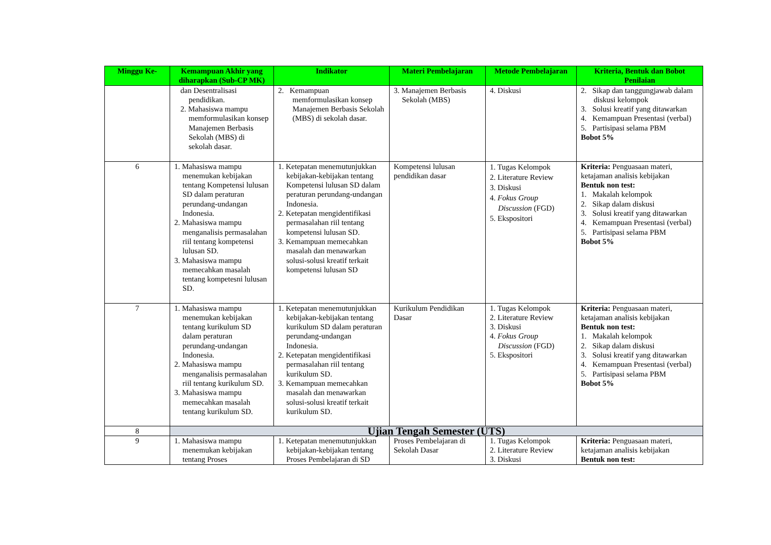| Minggu Ke- | Kemampuan Akhir yang diharapkan (Sub-CP MK) | Indikator | Materi Pembelajaran | Metode Pembelajaran | Kriteria, Bentuk dan Bobot Penilaian |
| --- | --- | --- | --- | --- | --- |
| | dan Desentralisasi pendidikan. 2. Mahasiswa mampu memformulasikan konsep Manajemen Berbasis Sekolah (MBS) di sekolah dasar. | 2. Kemampuan memformulasikan konsep Manajemen Berbasis Sekolah (MBS) di sekolah dasar. | 3. Manajemen Berbasis Sekolah (MBS) | 4. Diskusi | 2. Sikap dan tanggungjawab dalam diskusi kelompok 3. Solusi kreatif yang ditawarkan 4. Kemampuan Presentasi (verbal) 5. Partisipasi selama PBM Bobot 5% |
| 6 | 1. Mahasiswa mampu menemukan kebijakan tentang Kompetensi lulusan SD dalam peraturan perundang-undangan Indonesia. 2. Mahasiswa mampu menganalisis permasalahan riil tentang kompetensi lulusan SD. 3. Mahasiswa mampu memecahkan masalah tentang kompetesni lulusan SD. | 1. Ketepatan menemutunjukkan kebijakan-kebijakan tentang Kompetensi lulusan SD dalam peraturan perundang-undangan Indonesia. 2. Ketepatan mengidentifikasi permasalahan riil tentang kompetensi lulusan SD. 3. Kemampuan memecahkan masalah dan menawarkan solusi-solusi kreatif terkait kompetensi lulusan SD | Kompetensi lulusan pendidikan dasar | 1. Tugas Kelompok 2. Literature Review 3. Diskusi 4. Fokus Group Discussion (FGD) 5. Ekspositori | Kriteria: Penguasaan materi, ketajaman analisis kebijakan Bentuk non test: 1. Makalah kelompok 2. Sikap dalam diskusi 3. Solusi kreatif yang ditawarkan 4. Kemampuan Presentasi (verbal) 5. Partisipasi selama PBM Bobot 5% |
| 7 | 1. Mahasiswa mampu menemukan kebijakan tentang kurikulum SD dalam peraturan perundang-undangan Indonesia. 2. Mahasiswa mampu menganalisis permasalahan riil tentang kurikulum SD. 3. Mahasiswa mampu memecahkan masalah tentang kurikulum SD. | 1. Ketepatan menemutunjukkan kebijakan-kebijakan tentang kurikulum SD dalam peraturan perundang-undangan Indonesia. 2. Ketepatan mengidentifikasi permasalahan riil tentang kurikulum SD. 3. Kemampuan memecahkan masalah dan menawarkan solusi-solusi kreatif terkait kurikulum SD. | Kurikulum Pendidikan Dasar | 1. Tugas Kelompok 2. Literature Review 3. Diskusi 4. Fokus Group Discussion (FGD) 5. Ekspositori | Kriteria: Penguasaan materi, ketajaman analisis kebijakan Bentuk non test: 1. Makalah kelompok 2. Sikap dalam diskusi 3. Solusi kreatif yang ditawarkan 4. Kemampuan Presentasi (verbal) 5. Partisipasi selama PBM Bobot 5% |
| 8 | Ujian Tengah Semester (UTS) | | | | |
| 9 | 1. Mahasiswa mampu menemukan kebijakan tentang Proses | 1. Ketepatan menemutunjukkan kebijakan-kebijakan tentang Proses Pembelajaran di SD | Proses Pembelajaran di Sekolah Dasar | 1. Tugas Kelompok 2. Literature Review 3. Diskusi | Kriteria: Penguasaan materi, ketajaman analisis kebijakan Bentuk non test: |